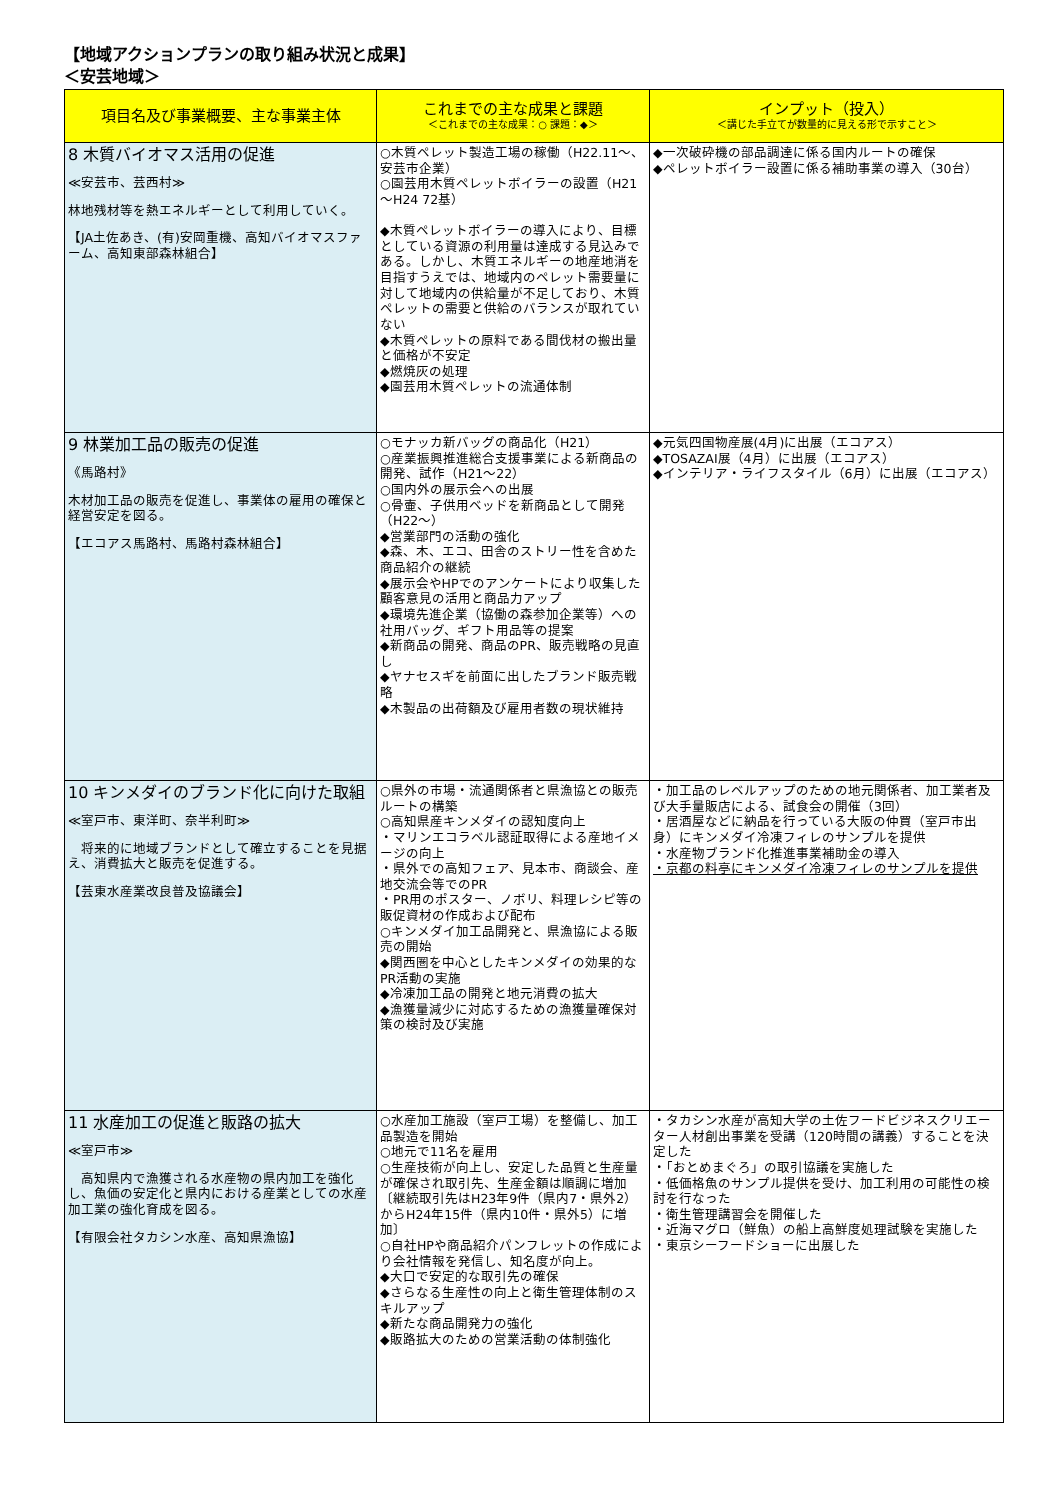【地域アクションプランの取り組み状況と成果】
＜安芸地域＞
| 項目名及び事業概要、主な事業主体 | これまでの主な成果と課題 ＜これまでの主な成果：○ 課題：◆＞ | インプット（投入） ＜講じた手立てが数量的に見える形で示すこと＞ |
| --- | --- | --- |
| 8 木質バイオマス活用の促進 ≪安芸市、芸西村≫ 林地残材等を熱エネルギーとして利用していく。 【JA土佐あき、(有)安岡重機、高知バイオマスファーム、高知東部森林組合】 | ○木質ペレット製造工場の稼働（H22.11～、安芸市企業） ○園芸用木質ペレットボイラーの設置（H21～H24 72基） ◆木質ペレットボイラーの導入により、目標としている資源の利用量は達成する見込みである。しかし、木質エネルギーの地産地消を目指すうえでは、地域内のペレット需要量に対して地域内の供給量が不足しており、木質ペレットの需要と供給のバランスが取れていない ◆木質ペレットの原料である間伐材の搬出量と価格が不安定 ◆燃焼灰の処理 ◆園芸用木質ペレットの流通体制 | ◆一次破砕機の部品調達に係る国内ルートの確保 ◆ペレットボイラー設置に係る補助事業の導入（30台） |
| 9 林業加工品の販売の促進 《馬路村》 木材加工品の販売を促進し、事業体の雇用の確保と経営安定を図る。 【エコアス馬路村、馬路村森林組合】 | ○モナッカ新バッグの商品化（H21） ○産業振興推進総合支援事業による新商品の開発、試作（H21～22） ○国内外の展示会への出展 ○骨壷、子供用ベッドを新商品として開発（H22～） ◆営業部門の活動の強化 ◆森、木、エコ、田舎のストリー性を含めた商品紹介の継続 ◆展示会やHPでのアンケートにより収集した顧客意見の活用と商品力アップ ◆環境先進企業（協働の森参加企業等）への社用バッグ、ギフト用品等の提案 ◆新商品の開発、商品のPR、販売戦略の見直し ◆ヤナセスギを前面に出したブランド販売戦略 ◆木製品の出荷額及び雇用者数の現状維持 | ◆元気四国物産展(4月)に出展（エコアス） ◆TOSAZAI展（4月）に出展（エコアス） ◆インテリア・ライフスタイル（6月）に出展（エコアス） |
| 10 キンメダイのブランド化に向けた取組 ≪室戸市、東洋町、奈半利町≫ 将来的に地域ブランドとして確立することを見据え、消費拡大と販売を促進する。 【芸東水産業改良普及協議会】 | ○県外の市場・流通関係者と県漁協との販売ルートの構築 ○高知県産キンメダイの認知度向上 ・マリンエコラベル認証取得による産地イメージの向上 ・県外での高知フェア、見本市、商談会、産地交流会等でのPR ・PR用のポスター、ノボリ、料理レシピ等の販促資材の作成および配布 ○キンメダイ加工品開発と、県漁協による販売の開始 ◆関西圏を中心としたキンメダイの効果的なPR活動の実施 ◆冷凍加工品の開発と地元消費の拡大 ◆漁獲量減少に対応するための漁獲量確保対策の検討及び実施 | ・加工品のレベルアップのための地元関係者、加工業者及び大手量販店による、試食会の開催（3回） ・居酒屋などに納品を行っている大阪の仲買（室戸市出身）にキンメダイ冷凍フィレのサンプルを提供 ・水産物ブランド化推進事業補助金の導入 ・京都の料亭にキンメダイ冷凍フィレのサンプルを提供 |
| 11 水産加工の促進と販路の拡大 ≪室戸市≫ 高知県内で漁獲される水産物の県内加工を強化し、魚価の安定化と県内における産業としての水産加工業の強化育成を図る。 【有限会社タカシン水産、高知県漁協】 | ○水産加工施設（室戸工場）を整備し、加工品製造を開始 ○地元で11名を雇用 ○生産技術が向上し、安定した品質と生産量が確保され取引先、生産金額は順調に増加 〔継続取引先はH23年9件（県内7・県外2）からH24年15件（県内10件・県外5）に増加〕 ○自社HPや商品紹介パンフレットの作成により会社情報を発信し、知名度が向上。 ◆大口で安定的な取引先の確保 ◆さらなる生産性の向上と衛生管理体制のスキルアップ ◆新たな商品開発力の強化 ◆販路拡大のための営業活動の体制強化 | ・タカシン水産が高知大学の土佐フードビジネスクリエーター人材創出事業を受講（120時間の講義）することを決定した ・「おとめまぐろ」の取引協議を実施した ・低価格魚のサンプル提供を受け、加工利用の可能性の検討を行なった ・衛生管理講習会を開催した ・近海マグロ（鮮魚）の船上高鮮度処理試験を実施した ・東京シーフードショーに出展した |